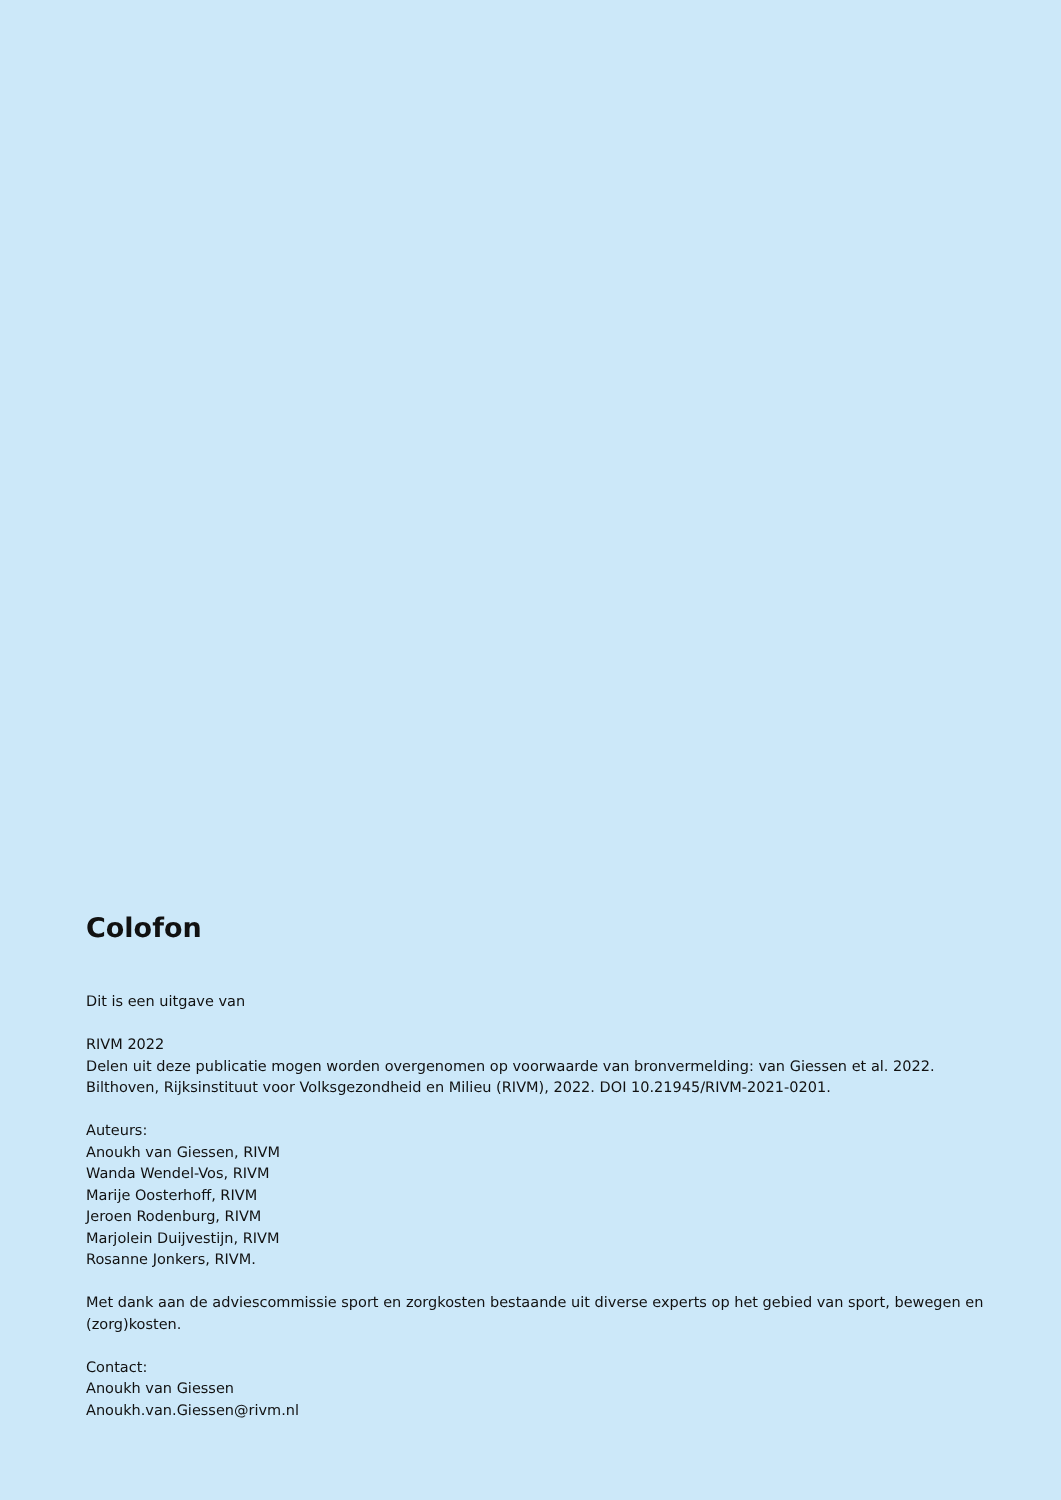Colofon
Dit is een uitgave van
RIVM 2022
Delen uit deze publicatie mogen worden overgenomen op voorwaarde van bronvermelding: van Giessen et al. 2022. Bilthoven, Rijksinstituut voor Volksgezondheid en Milieu (RIVM), 2022. DOI 10.21945/RIVM-2021-0201.
Auteurs:
Anoukh van Giessen, RIVM
Wanda Wendel-Vos, RIVM
Marije Oosterhoff, RIVM
Jeroen Rodenburg, RIVM
Marjolein Duijvestijn, RIVM
Rosanne Jonkers, RIVM.
Met dank aan de adviescommissie sport en zorgkosten bestaande uit diverse experts op het gebied van sport, bewegen en (zorg)kosten.
Contact:
Anoukh van Giessen
Anoukh.van.Giessen@rivm.nl